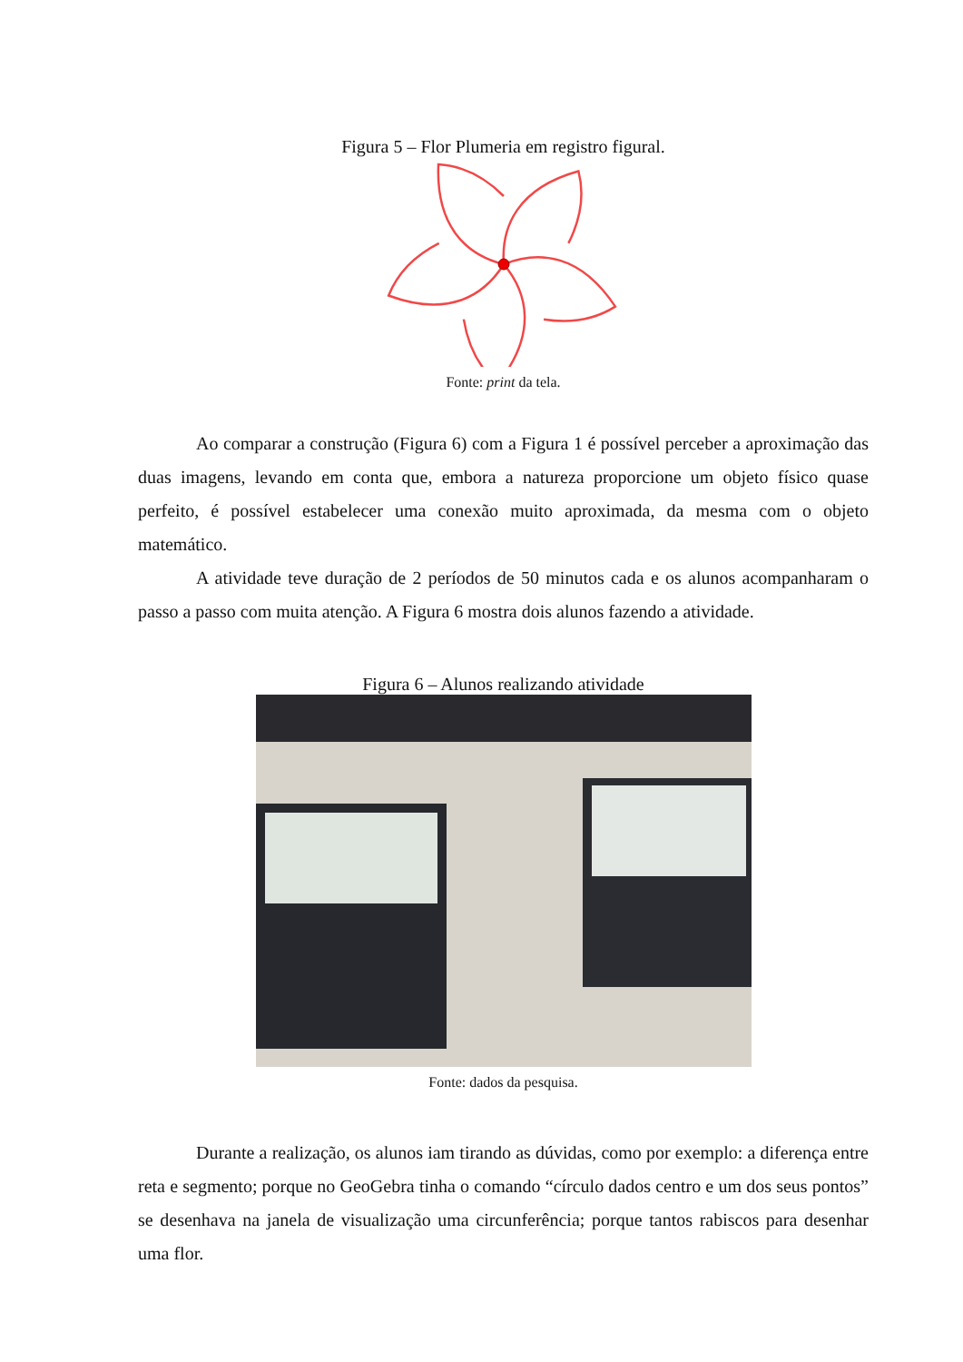Figura 5 – Flor Plumeria em registro figural.
Fonte: print da tela.
Ao comparar a construção (Figura 6) com a Figura 1 é possível perceber a aproximação das duas imagens, levando em conta que, embora a natureza proporcione um objeto físico quase perfeito, é possível estabelecer uma conexão muito aproximada, da mesma com o objeto matemático.
A atividade teve duração de 2 períodos de 50 minutos cada e os alunos acompanharam o passo a passo com muita atenção. A Figura 6 mostra dois alunos fazendo a atividade.
Figura 6 – Alunos realizando atividade
Fonte: dados da pesquisa.
Durante a realização, os alunos iam tirando as dúvidas, como por exemplo: a diferença entre reta e segmento; porque no GeoGebra tinha o comando “círculo dados centro e um dos seus pontos” se desenhava na janela de visualização uma circunferência; porque tantos rabiscos para desenhar uma flor.